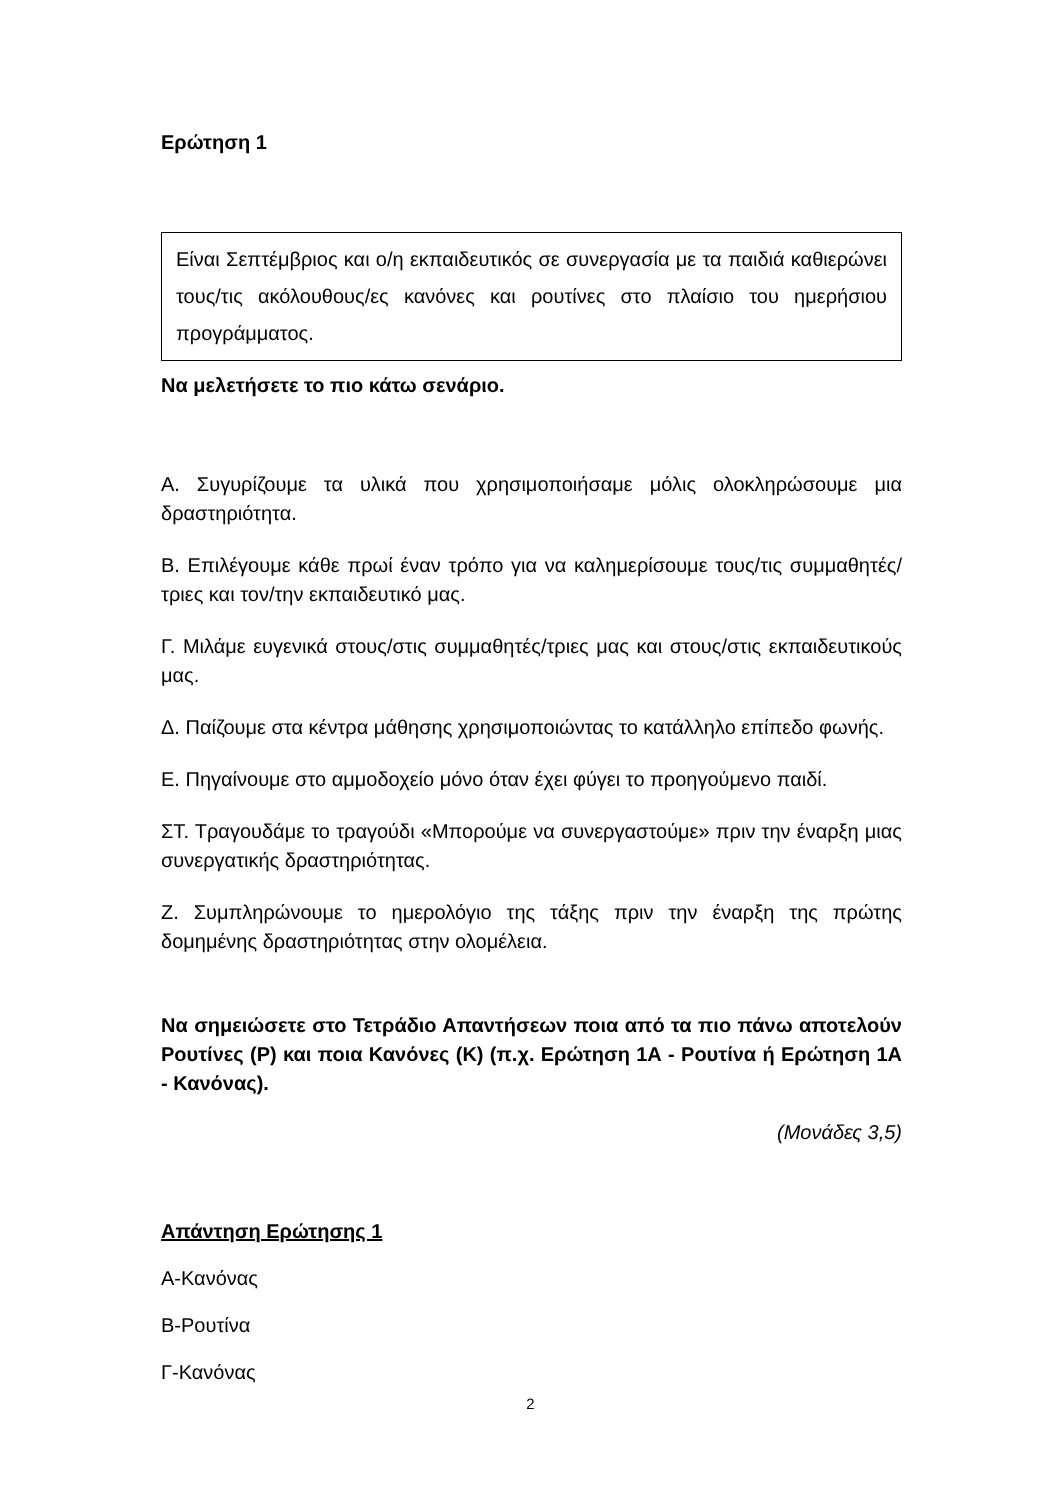Ερώτηση 1
Είναι Σεπτέμβριος και ο/η εκπαιδευτικός σε συνεργασία με τα παιδιά καθιερώνει τους/τις ακόλουθους/ες κανόνες και ρουτίνες στο πλαίσιο του ημερήσιου προγράμματος.
Να μελετήσετε το πιο κάτω σενάριο.
Α. Συγυρίζουμε τα υλικά που χρησιμοποιήσαμε μόλις ολοκληρώσουμε μια δραστηριότητα.
Β. Επιλέγουμε κάθε πρωί έναν τρόπο για να καλημερίσουμε τους/τις συμμαθητές/τριες και τον/την εκπαιδευτικό μας.
Γ. Μιλάμε ευγενικά στους/στις συμμαθητές/τριες μας και στους/στις εκπαιδευτικούς μας.
Δ. Παίζουμε στα κέντρα μάθησης χρησιμοποιώντας το κατάλληλο επίπεδο φωνής.
Ε. Πηγαίνουμε στο αμμοδοχείο μόνο όταν έχει φύγει το προηγούμενο παιδί.
ΣΤ. Τραγουδάμε το τραγούδι «Μπορούμε να συνεργαστούμε» πριν την έναρξη μιας συνεργατικής δραστηριότητας.
Ζ. Συμπληρώνουμε το ημερολόγιο της τάξης πριν την έναρξη της πρώτης δομημένης δραστηριότητας στην ολομέλεια.
Να σημειώσετε στο Τετράδιο Απαντήσεων ποια από τα πιο πάνω αποτελούν Ρουτίνες (Ρ) και ποια Κανόνες (Κ) (π.χ. Ερώτηση 1Α - Ρουτίνα ή Ερώτηση 1Α - Κανόνας).
(Μονάδες 3,5)
Απάντηση Ερώτησης 1
Α-Κανόνας
Β-Ρουτίνα
Γ-Κανόνας
2